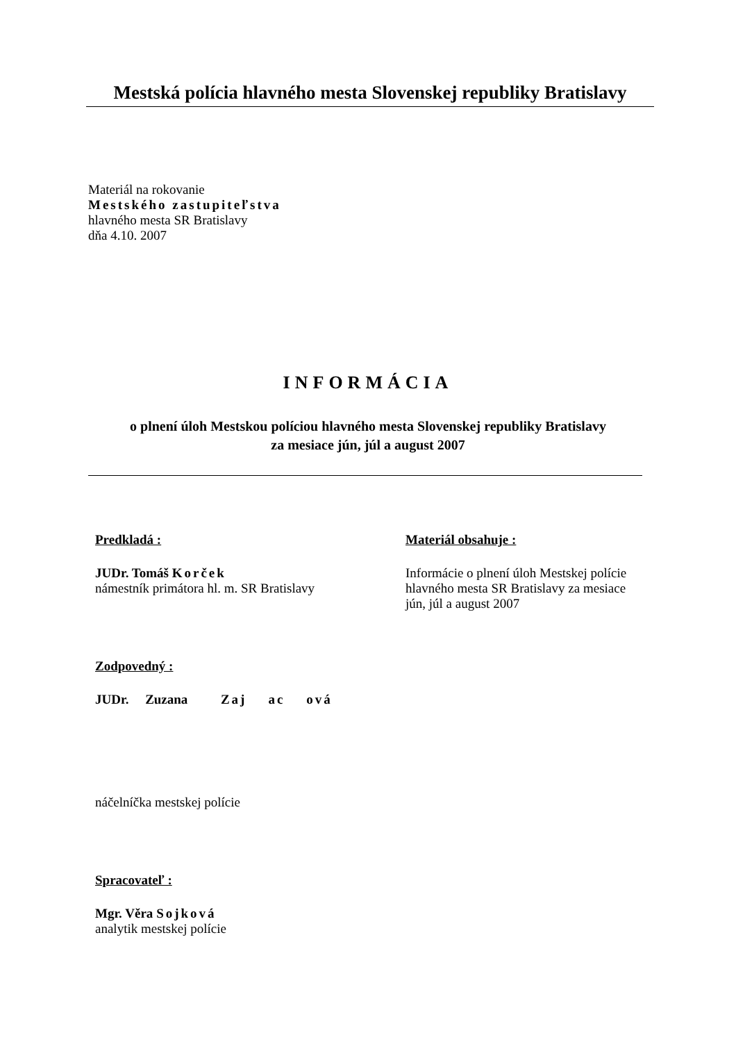Mestská polícia hlavného mesta Slovenskej republiky Bratislavy
Materiál na rokovanie
Mestského zastupiteľstva
hlavného mesta SR Bratislavy
dňa 4.10. 2007
INFORMÁCIA
o plnení úloh Mestskou políciou hlavného mesta Slovenskej republiky Bratislavy
za mesiace jún, júl a august 2007
Predkladá :
JUDr. Tomáš Korček
námestník primátora hl. m. SR Bratislavy
Zodpovedný :
JUDr. Zuzana Zaj ac ová
náčelníčka mestskej polície
Spracovateľ :
Mgr. Věra Sojková
analytik mestskej polície
Materiál obsahuje :
Informácie o plnení úloh Mestskej polície hlavného mesta SR Bratislavy za mesiace jún, júl a august 2007